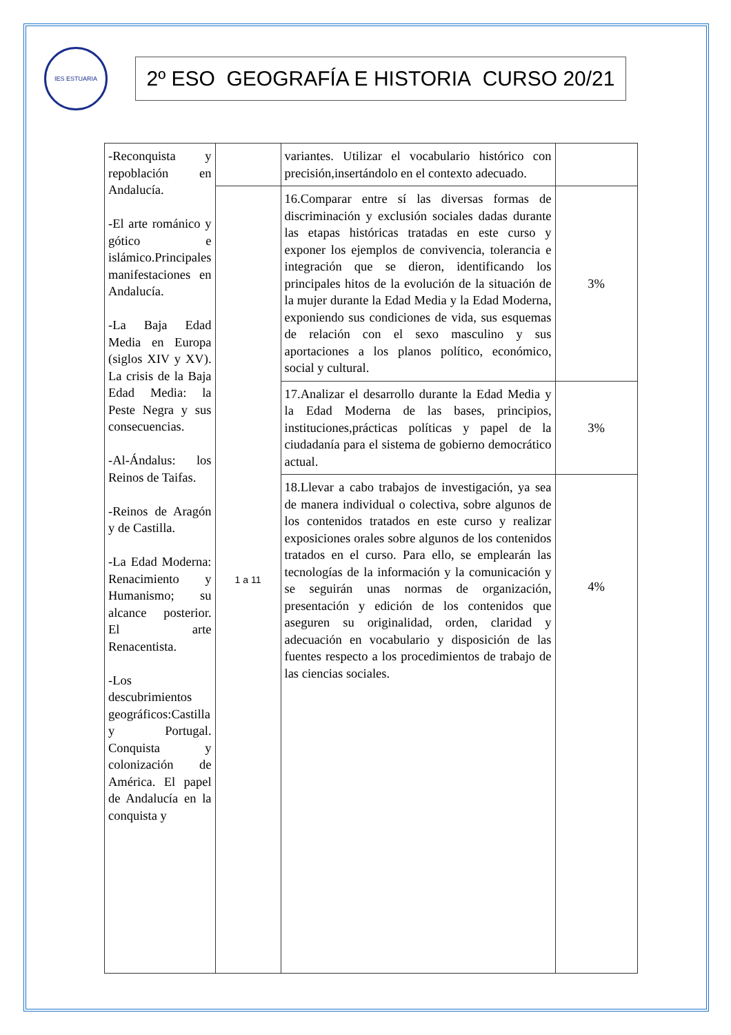IES ESTUARIA
2º ESO GEOGRAFÍA E HISTORIA CURSO 20/21
| -Reconquista y repoblación en Andalucía. -El arte románico y gótico e islámico.Principales manifestaciones en Andalucía. -La Baja Edad Media en Europa (siglos XIV y XV). La crisis de la Baja Edad Media: la Peste Negra y sus consecuencias. -Al-Ándalus: los Reinos de Taifas. -Reinos de Aragón y de Castilla. -La Edad Moderna: Renacimiento y Humanismo; su alcance posterior. El arte Renacentista. -Los descubrimientos geográficos:Castilla y Portugal. Conquista y colonización de América. El papel de Andalucía en la conquista y | | variantes. Utilizar el vocabulario histórico con precisión,insertándolo en el contexto adecuado. | |
| | 1 a 11 | 16.Comparar entre sí las diversas formas de discriminación y exclusión sociales dadas durante las etapas históricas tratadas en este curso y exponer los ejemplos de convivencia, tolerancia e integración que se dieron, identificando los principales hitos de la evolución de la situación de la mujer durante la Edad Media y la Edad Moderna, exponiendo sus condiciones de vida, sus esquemas de relación con el sexo masculino y sus aportaciones a los planos político, económico, social y cultural. | 3% |
| | | 17.Analizar el desarrollo durante la Edad Media y la Edad Moderna de las bases, principios, instituciones,prácticas políticas y papel de la ciudadanía para el sistema de gobierno democrático actual. | 3% |
| | | 18.Llevar a cabo trabajos de investigación, ya sea de manera individual o colectiva, sobre algunos de los contenidos tratados en este curso y realizar exposiciones orales sobre algunos de los contenidos tratados en el curso. Para ello, se emplearán las tecnologías de la información y la comunicación y se seguirán unas normas de organización, presentación y edición de los contenidos que aseguren su originalidad, orden, claridad y adecuación en vocabulario y disposición de las fuentes respecto a los procedimientos de trabajo de las ciencias sociales. | 4% |